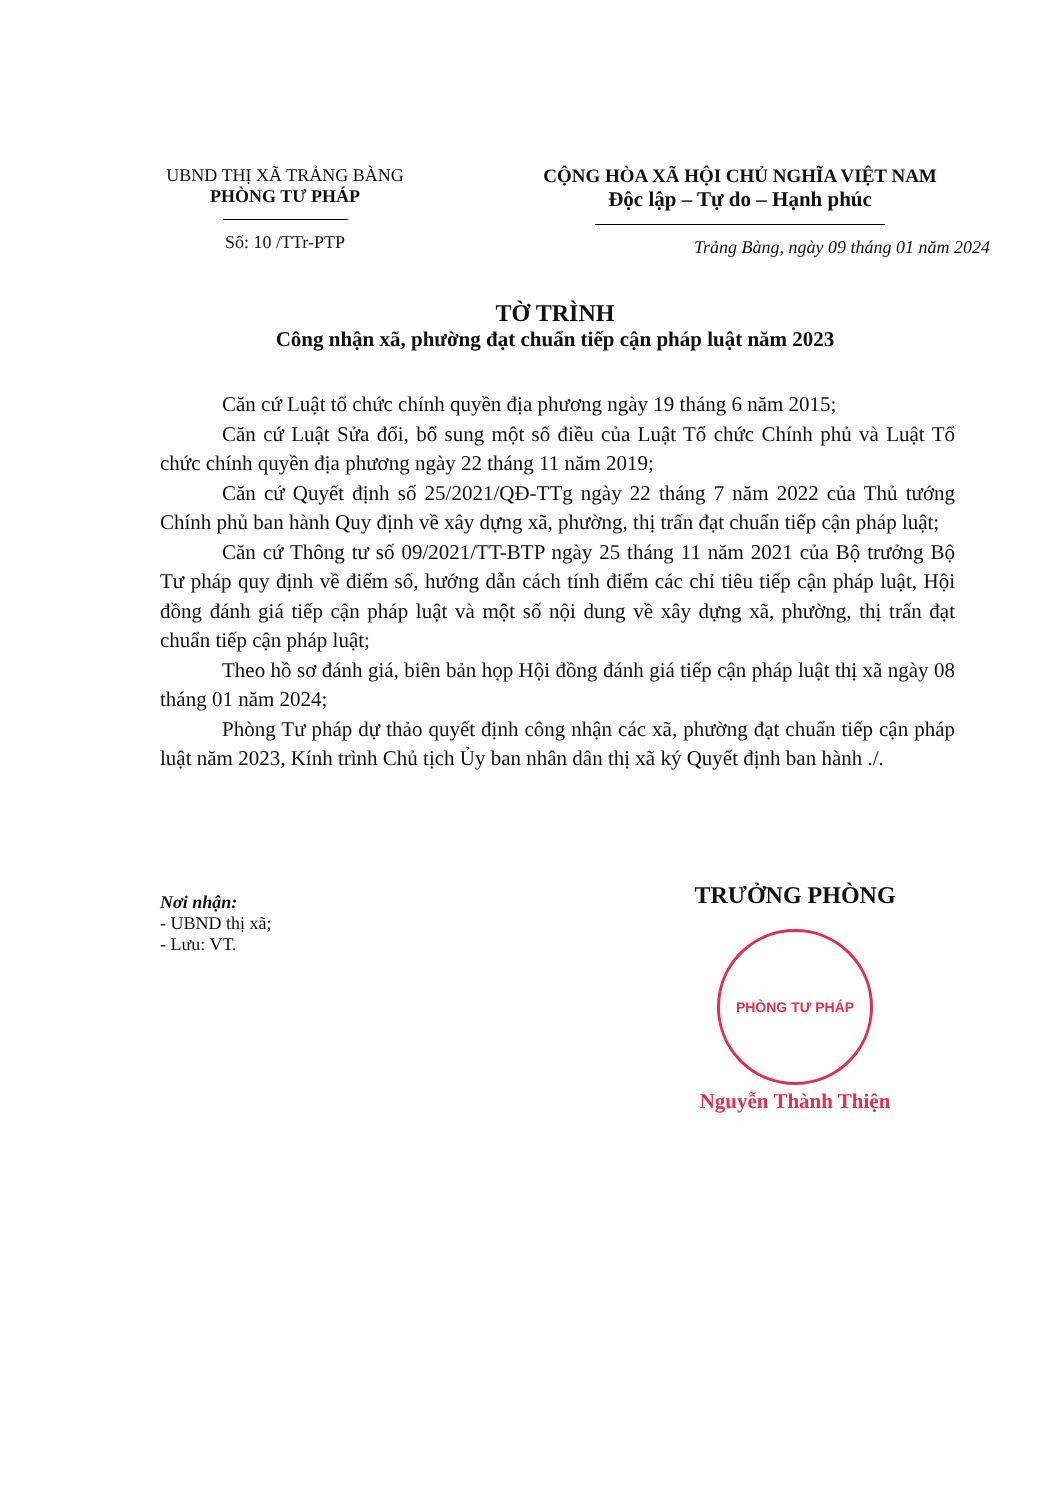UBND THỊ XÃ TRẢNG BÀNG
PHÒNG TƯ PHÁP
Số: 10 /TTr-PTP
CỘNG HÒA XÃ HỘI CHỦ NGHĨA VIỆT NAM
Độc lập – Tự do – Hạnh phúc
Trảng Bàng, ngày 09 tháng 01 năm 2024
TỜ TRÌNH
Công nhận xã, phường đạt chuẩn tiếp cận pháp luật năm 2023
Căn cứ Luật tổ chức chính quyền địa phương ngày 19 tháng 6 năm 2015;
Căn cứ Luật Sửa đổi, bổ sung một số điều của Luật Tổ chức Chính phủ và Luật Tổ chức chính quyền địa phương ngày 22 tháng 11 năm 2019;
Căn cứ Quyết định số 25/2021/QĐ-TTg ngày 22 tháng 7 năm 2022 của Thủ tướng Chính phủ ban hành Quy định về xây dựng xã, phường, thị trấn đạt chuẩn tiếp cận pháp luật;
Căn cứ Thông tư số 09/2021/TT-BTP ngày 25 tháng 11 năm 2021 của Bộ trưởng Bộ Tư pháp quy định về điểm số, hướng dẫn cách tính điểm các chỉ tiêu tiếp cận pháp luật, Hội đồng đánh giá tiếp cận pháp luật và một số nội dung về xây dựng xã, phường, thị trấn đạt chuẩn tiếp cận pháp luật;
Theo hồ sơ đánh giá, biên bản họp Hội đồng đánh giá tiếp cận pháp luật thị xã ngày 08 tháng 01 năm 2024;
Phòng Tư pháp dự thảo quyết định công nhận các xã, phường đạt chuẩn tiếp cận pháp luật năm 2023, Kính trình Chủ tịch Ủy ban nhân dân thị xã ký Quyết định ban hành ./.
Nơi nhận:
- UBND thị xã;
- Lưu: VT.
TRƯỞNG PHÒNG
PHÒNG TƯ PHÁP
Nguyễn Thành Thiện